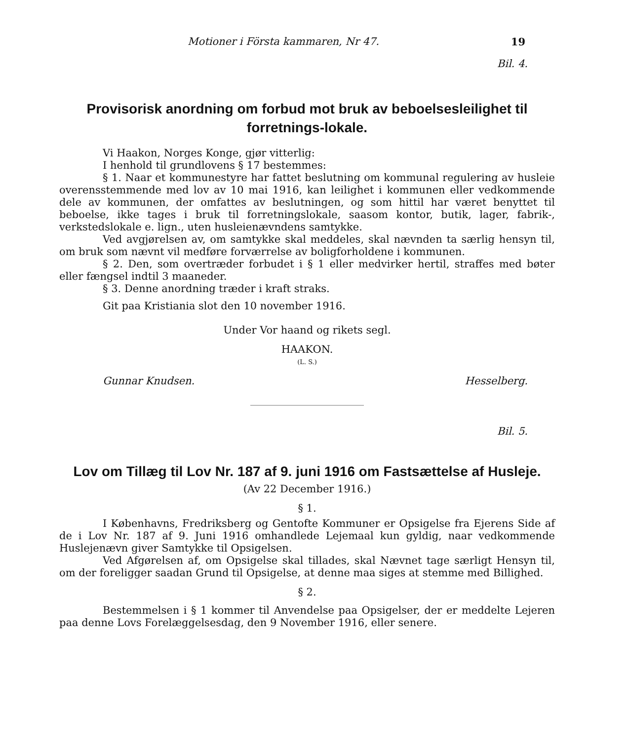Motioner i Första kammaren, Nr 47. 19
Bil. 4.
Provisorisk anordning om forbud mot bruk av beboelsesleilighet til forretnings-lokale.
Vi Haakon, Norges Konge, gjør vitterlig:
I henhold til grundlovens § 17 bestemmes:
§ 1. Naar et kommunestyre har fattet beslutning om kommunal regulering av husleie overensstemmende med lov av 10 mai 1916, kan leilighet i kommunen eller vedkommende dele av kommunen, der omfattes av beslutningen, og som hittil har været benyttet til beboelse, ikke tages i bruk til forretningslokale, saasom kontor, butik, lager, fabrik-, verkstedslokale e. lign., uten husleienævndens samtykke.
Ved avgjørelsen av, om samtykke skal meddeles, skal nævnden ta særlig hensyn til, om bruk som nævnt vil medføre forværrelse av boligforholdene i kommunen.
§ 2. Den, som overtræder forbudet i § 1 eller medvirker hertil, straffes med bøter eller fængsel indtil 3 maaneder.
§ 3. Denne anordning træder i kraft straks.
Git paa Kristiania slot den 10 november 1916.
Under Vor haand og rikets segl.
HAAKON.
(L. S.)
Gunnar Knudsen. Hesselberg.
Bil. 5.
Lov om Tillæg til Lov Nr. 187 af 9. juni 1916 om Fastsættelse af Husleje.
(Av 22 December 1916.)
§ 1.
I Københavns, Fredriksberg og Gentofte Kommuner er Opsigelse fra Ejerens Side af de i Lov Nr. 187 af 9. Juni 1916 omhandlede Lejemaal kun gyldig, naar vedkommende Huslejenævn giver Samtykke til Opsigelsen.
Ved Afgørelsen af, om Opsigelse skal tillades, skal Nævnet tage særligt Hensyn til, om der foreligger saadan Grund til Opsigelse, at denne maa siges at stemme med Billighed.
§ 2.
Bestemmelsen i § 1 kommer til Anvendelse paa Opsigelser, der er meddelte Lejeren paa denne Lovs Forelæggelsesdag, den 9 November 1916, eller senere.